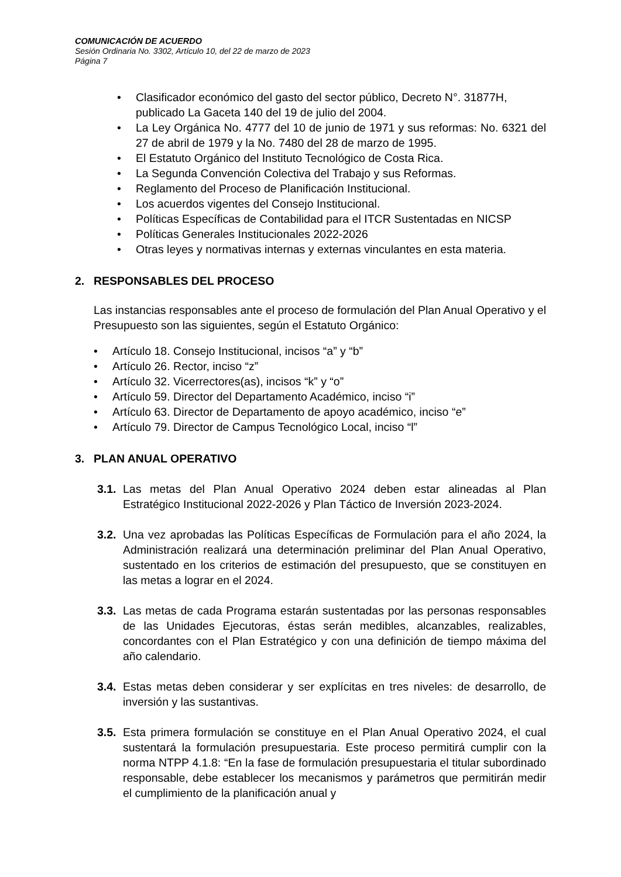COMUNICACIÓN DE ACUERDO
Sesión Ordinaria No. 3302, Artículo 10, del 22 de marzo de 2023
Página 7
• Clasificador económico del gasto del sector público, Decreto N°. 31877H, publicado La Gaceta 140 del 19 de julio del 2004.
• La Ley Orgánica No. 4777 del 10 de junio de 1971 y sus reformas: No. 6321 del 27 de abril de 1979 y la No. 7480 del 28 de marzo de 1995.
• El Estatuto Orgánico del Instituto Tecnológico de Costa Rica.
• La Segunda Convención Colectiva del Trabajo y sus Reformas.
• Reglamento del Proceso de Planificación Institucional.
• Los acuerdos vigentes del Consejo Institucional.
• Políticas Específicas de Contabilidad para el ITCR Sustentadas en NICSP
• Políticas Generales Institucionales 2022-2026
• Otras leyes y normativas internas y externas vinculantes en esta materia.
2. RESPONSABLES DEL PROCESO
Las instancias responsables ante el proceso de formulación del Plan Anual Operativo y el Presupuesto son las siguientes, según el Estatuto Orgánico:
• Artículo 18. Consejo Institucional, incisos “a” y “b”
• Artículo 26. Rector, inciso “z”
• Artículo 32. Vicerrectores(as), incisos “k” y “o”
• Artículo 59. Director del Departamento Académico, inciso “i”
• Artículo 63. Director de Departamento de apoyo académico, inciso “e”
• Artículo 79. Director de Campus Tecnológico Local, inciso “l”
3. PLAN ANUAL OPERATIVO
3.1. Las metas del Plan Anual Operativo 2024 deben estar alineadas al Plan Estratégico Institucional 2022-2026 y Plan Táctico de Inversión 2023-2024.
3.2. Una vez aprobadas las Políticas Específicas de Formulación para el año 2024, la Administración realizará una determinación preliminar del Plan Anual Operativo, sustentado en los criterios de estimación del presupuesto, que se constituyen en las metas a lograr en el 2024.
3.3. Las metas de cada Programa estarán sustentadas por las personas responsables de las Unidades Ejecutoras, éstas serán medibles, alcanzables, realizables, concordantes con el Plan Estratégico y con una definición de tiempo máxima del año calendario.
3.4. Estas metas deben considerar y ser explícitas en tres niveles: de desarrollo, de inversión y las sustantivas.
3.5. Esta primera formulación se constituye en el Plan Anual Operativo 2024, el cual sustentará la formulación presupuestaria. Este proceso permitirá cumplir con la norma NTPP 4.1.8: “En la fase de formulación presupuestaria el titular subordinado responsable, debe establecer los mecanismos y parámetros que permitirán medir el cumplimiento de la planificación anual y